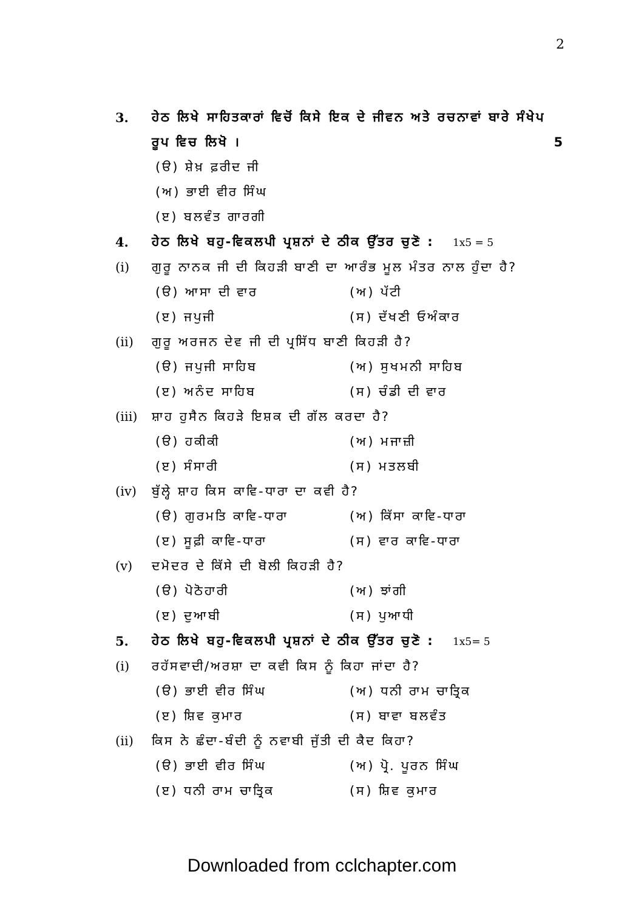2
3. ਹੇਠ ਲਿਖੇ ਸਾਹਿਤਕਾਰਾਂ ਵਿਚੋਂ ਕਿਸੇ ਇਕ ਦੇ ਜੀਵਨ ਅਤੇ ਰਚਨਾਵਾਂ ਬਾਰੇ ਸੰਖੇਪ ਰੂਪ ਵਿਚ ਲਿਖੋ । 5
(ੳ) ਸ਼ੇਖ਼ ਫ਼ਰੀਦ ਜੀ
(ਅ) ਭਾਈ ਵੀਰ ਸਿੰਘ
(ੲ) ਬਲਵੰਤ ਗਾਰਗੀ
4. ਹੇਠ ਲਿਖੇ ਬਹੁ-ਵਿਕਲਪੀ ਪ੍ਰਸ਼ਨਾਂ ਦੇ ਠੀਕ ਉੱਤਰ ਚੁਣੋ : 1x5 = 5
(i) ਗੁਰੂ ਨਾਨਕ ਜੀ ਦੀ ਕਿਹੜੀ ਬਾਣੀ ਦਾ ਆਰੰਭ ਮੂਲ ਮੰਤਰ ਨਾਲ ਹੁੰਦਾ ਹੈ?
(ੳ) ਆਸਾ ਦੀ ਵਾਰ (ਅ) ਪੱਟੀ
(ੲ) ਜਪੁਜੀ (ਸ) ਦੱਖਣੀ ਓਅੰਕਾਰ
(ii)
ਗੁਰੂ ਅਰਜਨ ਦੇਵ ਜੀ ਦੀ ਪ੍ਰਸਿੱਧ ਬਾਣੀ ਕਿਹੜੀ ਹੈ?
(ੳ) ਜਪੁਜੀ ਸਾਹਿਬ (ਅ) ਸੁਖਮਨੀ ਸਾਹਿਬ
(ੲ) ਅਨੰਦ ਸਾਹਿਬ (ਸ) ਚੰਡੀ ਦੀ ਵਾਰ
(iii)
ਸ਼ਾਹ ਹੁਸੈਨ ਕਿਹੜੇ ਇਸ਼ਕ ਦੀ ਗੱਲ ਕਰਦਾ ਹੈ?
(ੳ) ਹਕੀਕੀ (ਅ) ਮਜਾਜ਼ੀ
(ੲ) ਸੰਸਾਰੀ (ਸ) ਮਤਲਬੀ
(iv)
ਬੁੱਲ੍ਹੇ ਸ਼ਾਹ ਕਿਸ ਕਾਵਿ-ਧਾਰਾ ਦਾ ਕਵੀ ਹੈ?
(ੳ) ਗੁਰਮਤਿ ਕਾਵਿ-ਧਾਰਾ (ਅ) ਕਿੱਸਾ ਕਾਵਿ-ਧਾਰਾ
(ੲ) ਸੂਫ਼ੀ ਕਾਵਿ-ਧਾਰਾ (ਸ) ਵਾਰ ਕਾਵਿ-ਧਾਰਾ
(v) ਦਮੋਦਰ ਦੇ ਕਿੱਸੇ ਦੀ ਬੋਲੀ ਕਿਹੜੀ ਹੈ?
(ੳ) ਪੋਠੋਹਾਰੀ (ਅ) ਝਾਂਗੀ
(ੲ) ਦੁਆਬੀ (ਸ) ਪੁਆਧੀ
5. ਹੇਠ ਲਿਖੇ ਬਹੁ-ਵਿਕਲਪੀ ਪ੍ਰਸ਼ਨਾਂ ਦੇ ਠੀਕ ਉੱਤਰ ਚੁਣੋ : 1x5= 5
(i) ਰਹੱਸਵਾਦੀ/ਅਰਸ਼ਾ ਦਾ ਕਵੀ ਕਿਸ ਨੂੰ ਕਿਹਾ ਜਾਂਦਾ ਹੈ?
(ੳ) ਭਾਈ ਵੀਰ ਸਿੰਘ (ਅ) ਧਨੀ ਰਾਮ ਚਾਤ੍ਰਿਕ
(ੲ) ਸ਼ਿਵ ਕੁਮਾਰ (ਸ) ਬਾਵਾ ਬਲਵੰਤ
(ii)
ਕਿਸ ਨੇ ਛੰਦਾ-ਬੰਦੀ ਨੂੰ ਨਵਾਬੀ ਜੁੱਤੀ ਦੀ ਕੈਦ ਕਿਹਾ?
(ੳ) ਭਾਈ ਵੀਰ ਸਿੰਘ (ਅ) ਪ੍ਰੋ. ਪੂਰਨ ਸਿੰਘ
(ੲ) ਧਨੀ ਰਾਮ ਚਾਤ੍ਰਿਕ (ਸ) ਸ਼ਿਵ ਕੁਮਾਰ
Downloaded from cclchapter.com